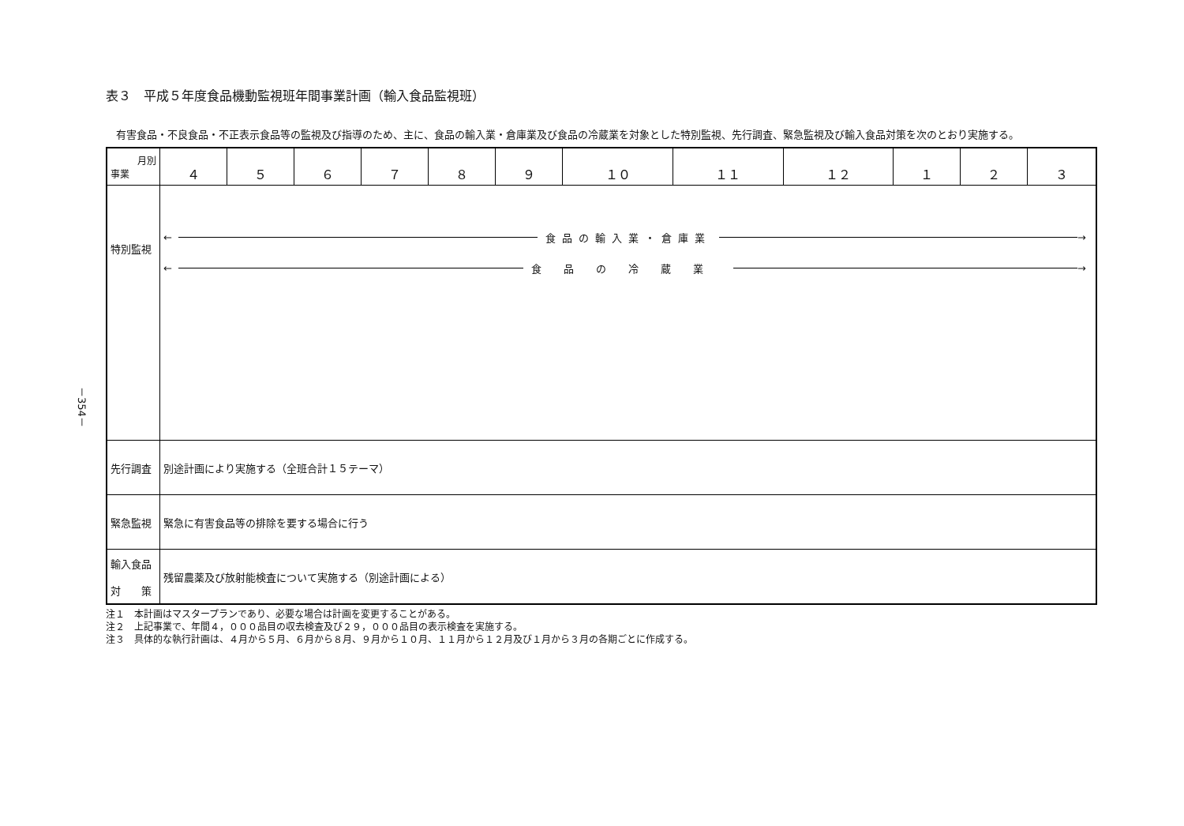－354－
表３　平成５年度食品機動監視班年間事業計画（輸入食品監視班）
有害食品・不良食品・不正表示食品等の監視及び指導のため、主に、食品の輸入業・倉庫業及び食品の冷蔵業を対象とした特別監視、先行調査、緊急監視及び輸入食品対策を次のとおり実施する。
| 月別 事業 | ４ | ５ | ６ | ７ | ８ | ９ | １０ | １１ | １２ | １ | ２ | ３ |
| --- | --- | --- | --- | --- | --- | --- | --- | --- | --- | --- | --- | --- |
| 特別監視 | ← 食品の輸入業・倉庫業 → ← 食品の冷蔵業 → | | | | | | | | | | | |
| 先行調査 | 別途計画により実施する（全班合計１５テーマ） | | | | | | | | | | | |
| 緊急監視 | 緊急に有害食品等の排除を要する場合に行う | | | | | | | | | | | |
| 輸入食品 対 策 | 残留農薬及び放射能検査について実施する（別途計画による） | | | | | | | | | | | |
注１　本計画はマスタープランであり、必要な場合は計画を変更することがある。
注２　上記事業で、年間４，０００品目の収去検査及び２９，０００品目の表示検査を実施する。
注３　具体的な執行計画は、４月から５月、６月から８月、９月から１０月、１１月から１２月及び１月から３月の各期ごとに作成する。